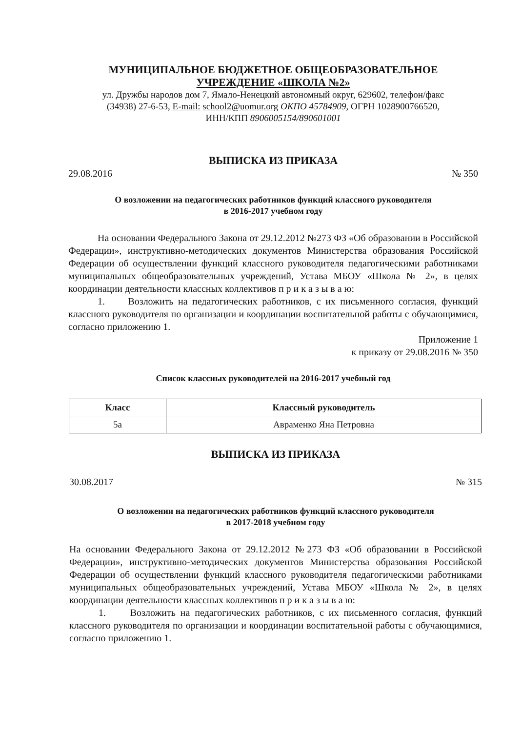МУНИЦИПАЛЬНОЕ БЮДЖЕТНОЕ ОБЩЕОБРАЗОВАТЕЛЬНОЕ
УЧРЕЖДЕНИЕ «ШКОЛА №2»
ул. Дружбы народов дом 7, Ямало-Ненецкий автономный округ, 629602, телефон/факс
(34938) 27-6-53, E-mail: school2@uomur.org ОКПО 45784909, ОГРН 1028900766520,
ИНН/КПП 8906005154/890601001
ВЫПИСКА ИЗ ПРИКАЗА
29.08.2016 № 350
О возложении на педагогических работников функций классного руководителя
в 2016-2017 учебном году
На основании Федерального Закона от 29.12.2012 №273 ФЗ «Об образовании в Российской Федерации», инструктивно-методических документов Министерства образования Российской Федерации об осуществлении функций классного руководителя педагогическими работниками муниципальных общеобразовательных учреждений, Устава МБОУ «Школа № 2», в целях координации деятельности классных коллективов п р и к а з ы в а ю:
1. Возложить на педагогических работников, с их письменного согласия, функций классного руководителя по организации и координации воспитательной работы с обучающимися, согласно приложению 1.
Приложение 1
к приказу от 29.08.2016 № 350
Список классных руководителей на 2016-2017 учебный год
| Класс | Классный руководитель |
| --- | --- |
| 5а | Авраменко Яна Петровна |
ВЫПИСКА ИЗ ПРИКАЗА
30.08.2017 № 315
О возложении на педагогических работников функций классного руководителя
в 2017-2018 учебном году
На основании Федерального Закона от 29.12.2012 №273 ФЗ «Об образовании в Российской Федерации», инструктивно-методических документов Министерства образования Российской Федерации об осуществлении функций классного руководителя педагогическими работниками муниципальных общеобразовательных учреждений, Устава МБОУ «Школа № 2», в целях координации деятельности классных коллективов п р и к а з ы в а ю:
1. Возложить на педагогических работников, с их письменного согласия, функций классного руководителя по организации и координации воспитательной работы с обучающимися, согласно приложению 1.